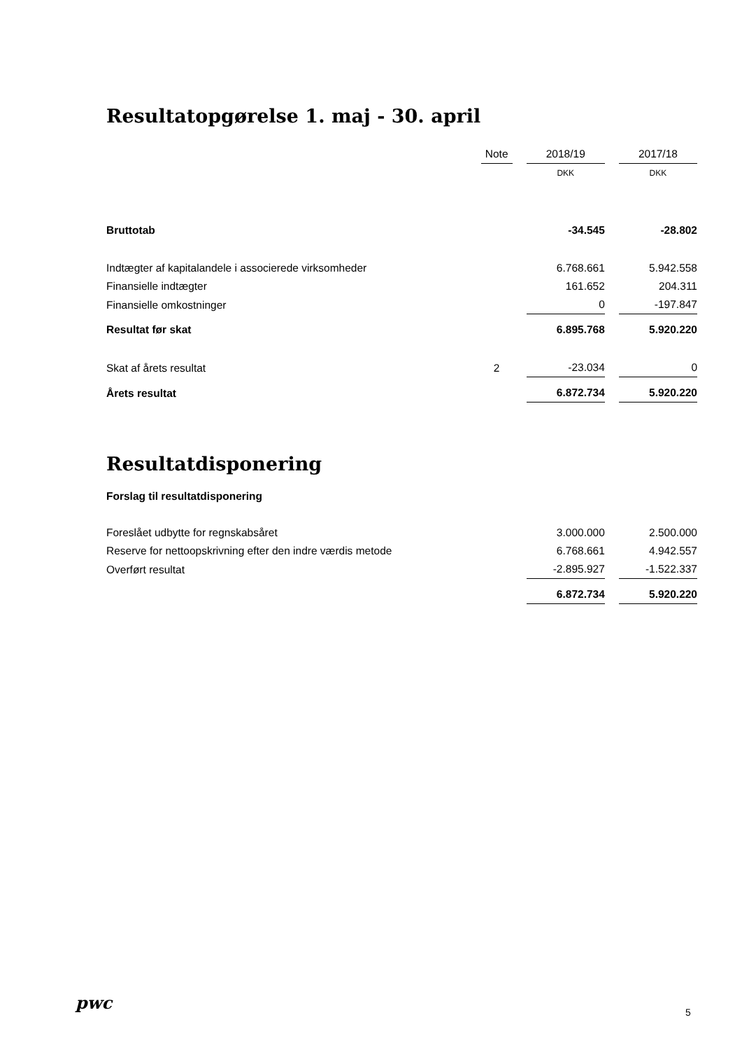Resultatopgørelse 1. maj - 30. april
| | Note | | 2018/19 | | 2017/18 |
| | | | DKK | | DKK |
| Bruttotab | | | -34.545 | | -28.802 |
| Indtægter af kapitalandele i associerede virksomheder | | | 6.768.661 | | 5.942.558 |
| Finansielle indtægter | | | 161.652 | | 204.311 |
| Finansielle omkostninger | | | 0 | | -197.847 |
| Resultat før skat | | | 6.895.768 | | 5.920.220 |
| Skat af årets resultat | 2 | | -23.034 | | 0 |
| Årets resultat | | | 6.872.734 | | 5.920.220 |
Resultatdisponering
Forslag til resultatdisponering
| Foreslået udbytte for regnskabsåret | | | 3.000.000 | | 2.500.000 |
| Reserve for nettoopskrivning efter den indre værdis metode | | | 6.768.661 | | 4.942.557 |
| Overført resultat | | | -2.895.927 | | -1.522.337 |
| | | | 6.872.734 | | 5.920.220 |
pwc 5